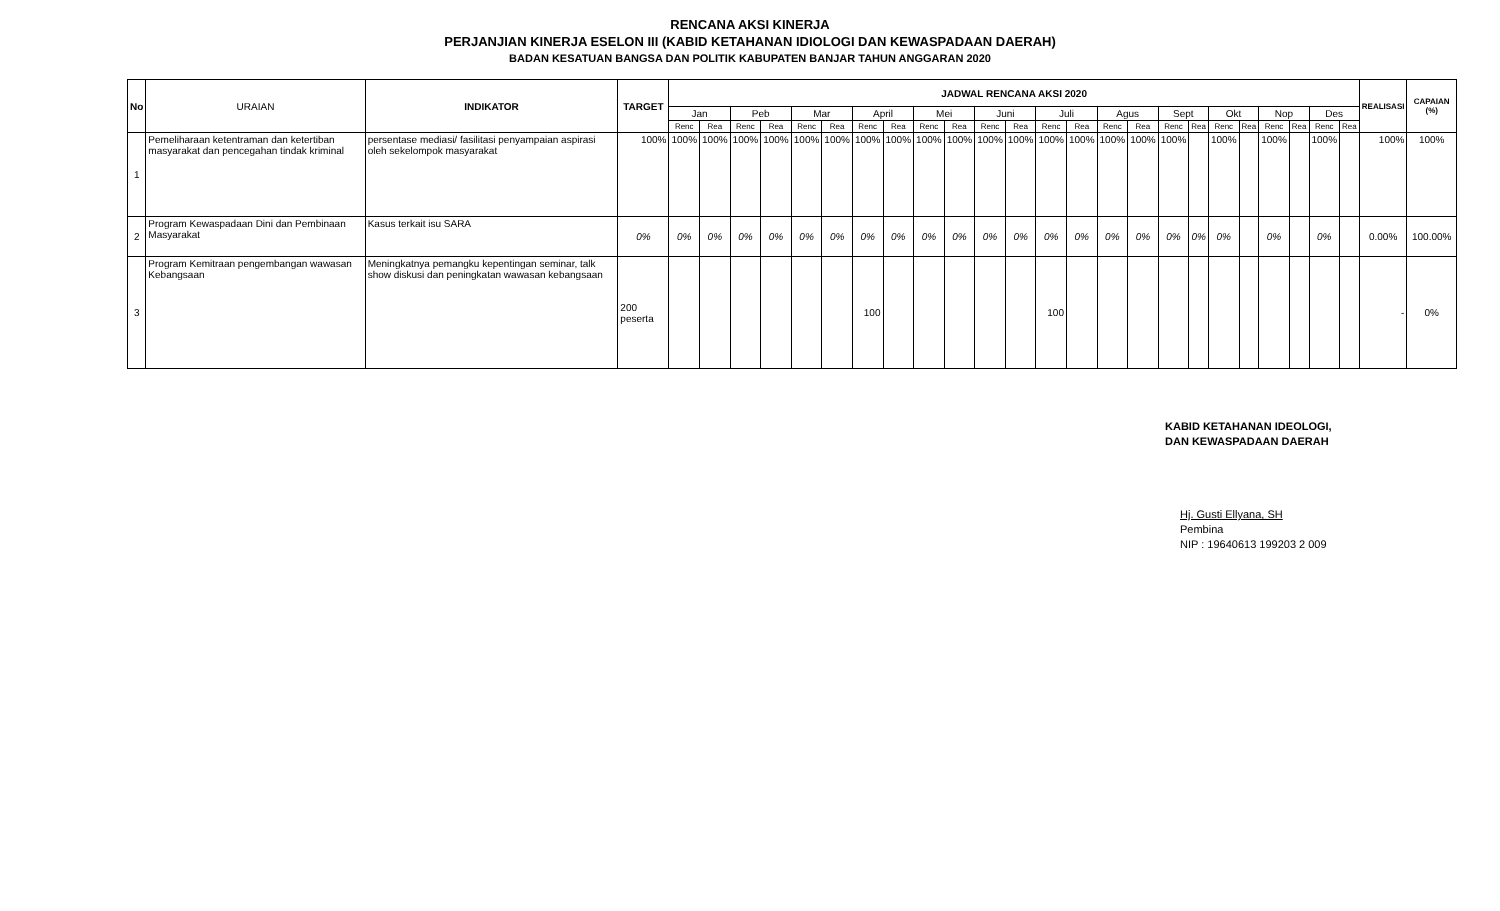RENCANA AKSI KINERJA
PERJANJIAN KINERJA ESELON III (KABID KETAHANAN IDIOLOGI DAN KEWASPADAAN DAERAH)
BADAN KESATUAN BANGSA DAN POLITIK KABUPATEN BANJAR TAHUN ANGGARAN 2020
| No | URAIAN | INDIKATOR | TARGET | JADWAL RENCANA AKSI 2020 | | | | | | | | | | | | | | | | | | | | | | | | REALISASI | CAPAIAN (%) |
| --- | --- | --- | --- | --- | --- | --- | --- | --- | --- | --- | --- | --- | --- | --- | --- | --- | --- | --- | --- | --- | --- | --- | --- | --- | --- | --- | --- | --- | --- |
| | | | | Jan | | Peb | | Mar | | April | | Mei | | Juni | | Juli | | Agus | | Sept | | Okt | | Nop | | Des | | | |
| | | | | Renc | Rea | Renc | Rea | Renc | Rea | Renc | Rea | Renc | Rea | Renc | Rea | Renc | Rea | Renc | Rea | Renc | Rea | Renc | Rea | Renc | Rea | Renc | Rea | | |
| 1 | Pemeliharaan ketentraman dan ketertiban masyarakat dan pencegahan tindak kriminal | persentase mediasi/ fasilitasi penyampaian aspirasi oleh sekelompok masyarakat | 100% | 100% | 100% | 100% | 100% | 100% | 100% | 100% | 100% | 100% | 100% | 100% | 100% | 100% | 100% | 100% | 100% | 100% | | 100% | | 100% | | 100% | | 100% | 100% |
| 2 | Program Kewaspadaan Dini dan Pembinaan Masyarakat | Kasus terkait isu SARA | 0% | 0% | 0% | 0% | 0% | 0% | 0% | 0% | 0% | 0% | 0% | 0% | 0% | 0% | 0% | 0% | 0% | 0% | 0% | 0% | | 0% | | 0% | | 0.00% | 100.00% |
| 3 | Program Kemitraan pengembangan wawasan Kebangsaan | Meningkatnya pemangku kepentingan seminar, talk show diskusi dan peningkatan wawasan kebangsaan | 200 peserta | | | | | | | 100 | | | | | | 100 | | | | | | | | | | | | - | 0% |
KABID KETAHANAN IDEOLOGI,
DAN KEWASPADAAN DAERAH
Hj. Gusti Ellyana, SH
Pembina
NIP : 19640613 199203 2 009